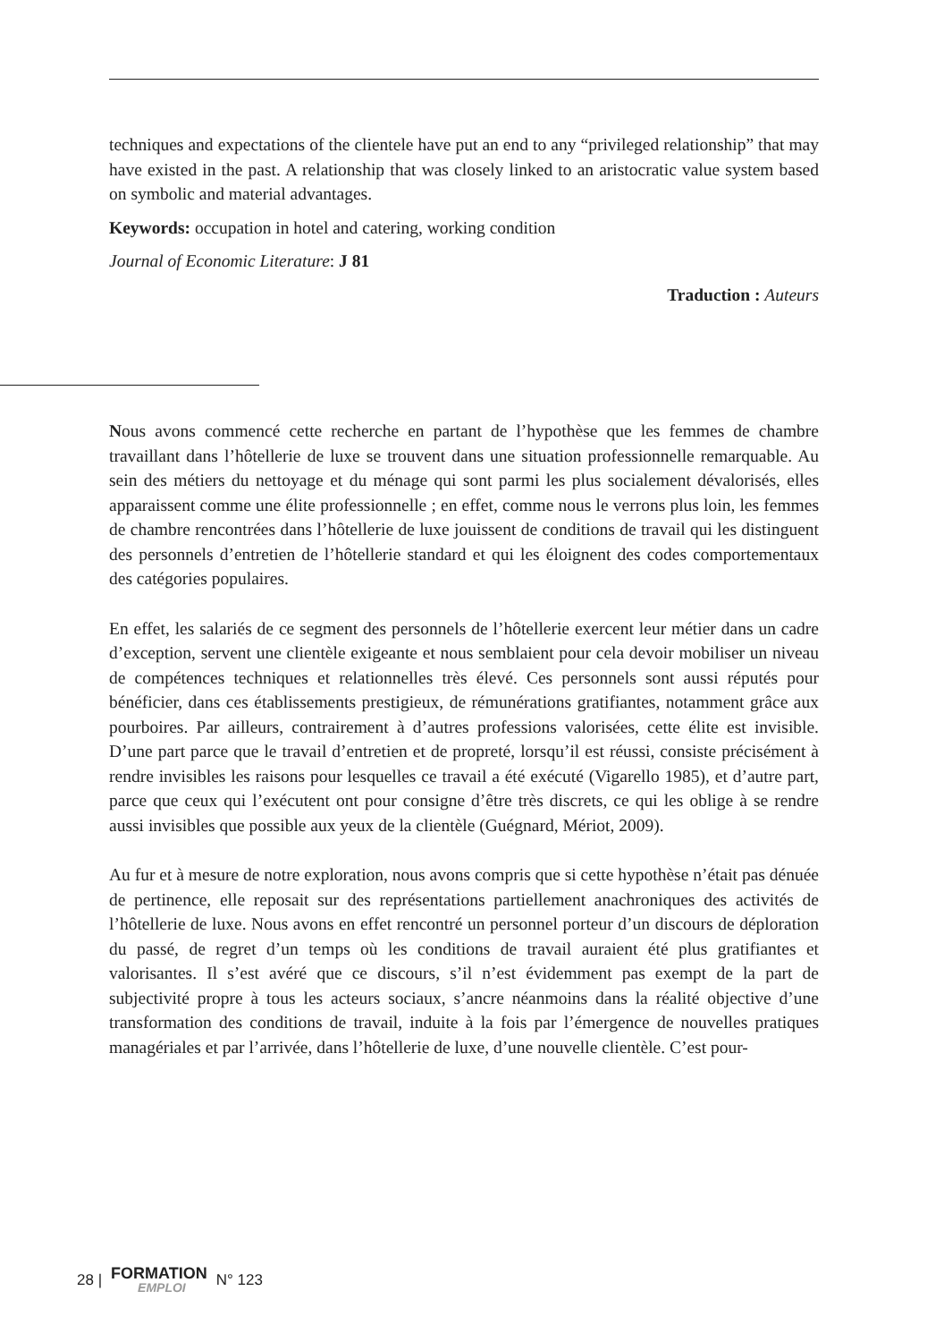techniques and expectations of the clientele have put an end to any “privileged relationship” that may have existed in the past. A relationship that was closely linked to an aristocratic value system based on symbolic and material advantages.
Keywords: occupation in hotel and catering, working condition
Journal of Economic Literature: J 81
Traduction : Auteurs
Nous avons commencé cette recherche en partant de l’hypothèse que les femmes de chambre travaillant dans l’hôtellerie de luxe se trouvent dans une situation professionnelle remarquable. Au sein des métiers du nettoyage et du ménage qui sont parmi les plus socialement dévalorisés, elles apparaissent comme une élite professionnelle ; en effet, comme nous le verrons plus loin, les femmes de chambre rencontrées dans l’hôtellerie de luxe jouissent de conditions de travail qui les distinguent des personnels d’entretien de l’hôtellerie standard et qui les éloignent des codes comportementaux des catégories populaires.
En effet, les salariés de ce segment des personnels de l’hôtellerie exercent leur métier dans un cadre d’exception, servent une clientèle exigeante et nous semblaient pour cela devoir mobiliser un niveau de compétences techniques et relationnelles très élevé. Ces personnels sont aussi réputés pour bénéficier, dans ces établissements prestigieux, de rémunérations gratifiantes, notamment grâce aux pourboires. Par ailleurs, contrairement à d’autres professions valorisées, cette élite est invisible. D’une part parce que le travail d’entretien et de propreté, lorsqu’il est réussi, consiste précisément à rendre invisibles les raisons pour lesquelles ce travail a été exécuté (Vigarello 1985), et d’autre part, parce que ceux qui l’exécutent ont pour consigne d’être très discrets, ce qui les oblige à se rendre aussi invisibles que possible aux yeux de la clientèle (Guégnard, Mériot, 2009).
Au fur et à mesure de notre exploration, nous avons compris que si cette hypothèse n’était pas dénuée de pertinence, elle reposait sur des représentations partiellement anachroniques des activités de l’hôtellerie de luxe. Nous avons en effet rencontré un personnel porteur d’un discours de déploration du passé, de regret d’un temps où les conditions de travail auraient été plus gratifiantes et valorisantes. Il s’est avéré que ce discours, s’il n’est évidemment pas exempt de la part de subjectivité propre à tous les acteurs sociaux, s’ancre néanmoins dans la réalité objective d’une transformation des conditions de travail, induite à la fois par l’émergence de nouvelles pratiques managériales et par l’arrivée, dans l’hôtellerie de luxe, d’une nouvelle clientèle. C’est pour-
28 | FORMATION
EMPLOI N° 123